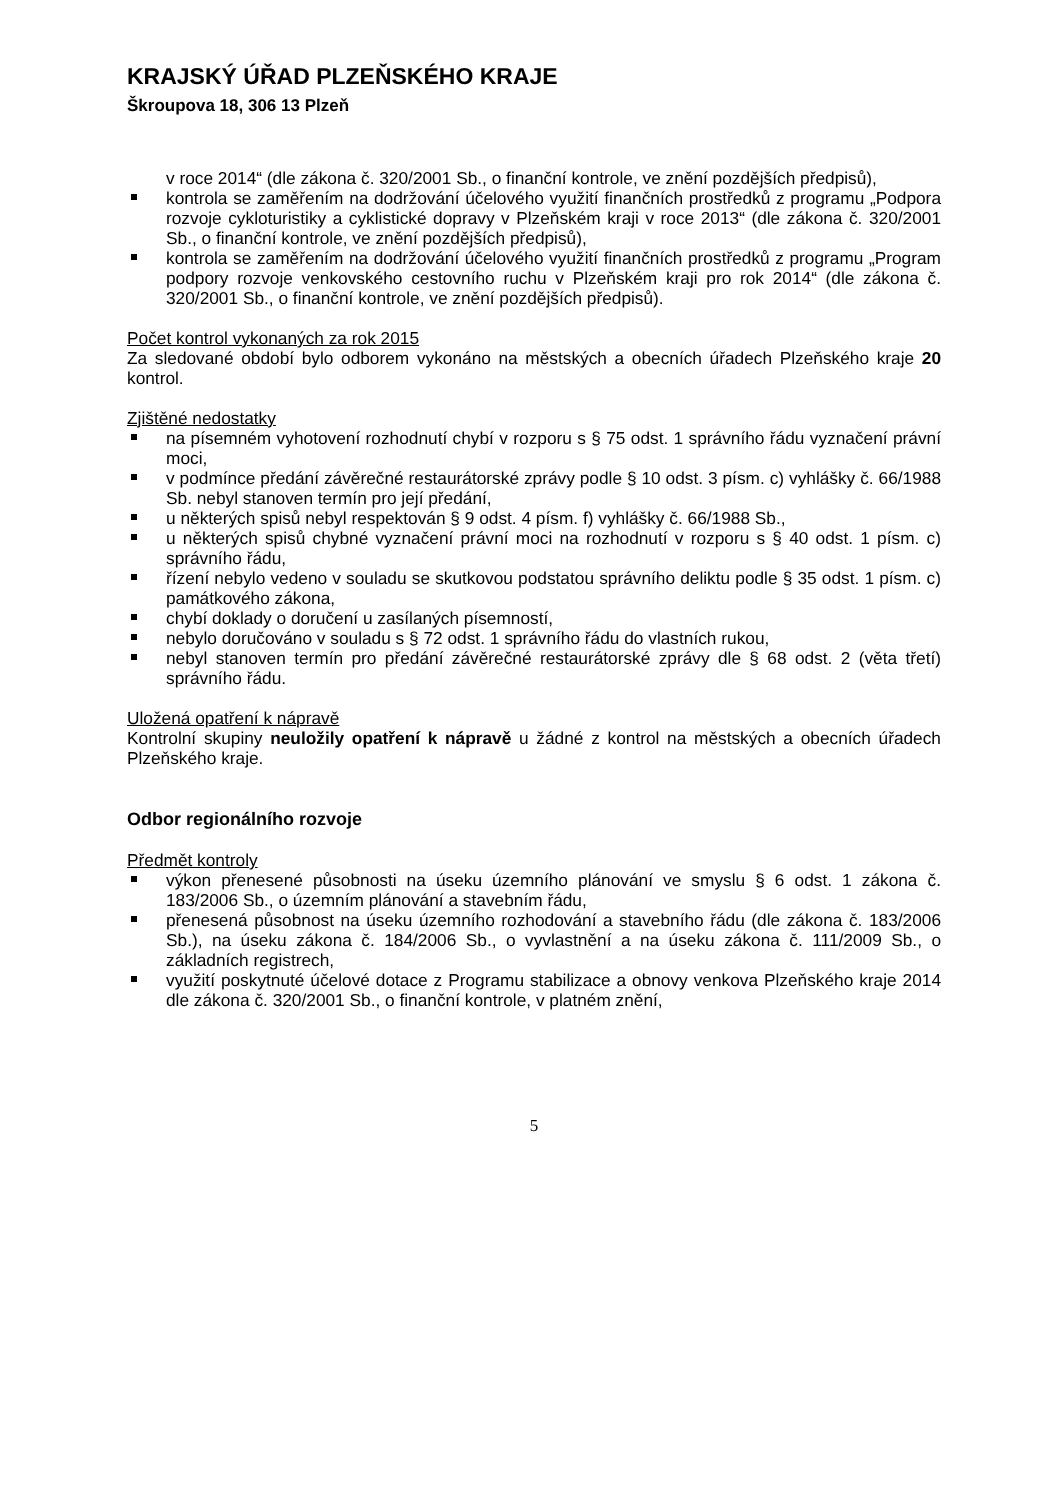KRAJSKÝ ÚŘAD PLZEŇSKÉHO KRAJE
Škroupova 18, 306 13 Plzeň
v roce 2014“ (dle zákona č. 320/2001 Sb., o finanční kontrole, ve znění pozdějších předpisů),
kontrola se zaměřením na dodržování účelového využití finančních prostředků z programu „Podpora rozvoje cykloturistiky a cyklistické dopravy v Plzeňském kraji v roce 2013“ (dle zákona č. 320/2001 Sb., o finanční kontrole, ve znění pozdějších předpisů),
kontrola se zaměřením na dodržování účelového využití finančních prostředků z programu „Program podpory rozvoje venkovského cestovního ruchu v Plzeňském kraji pro rok 2014“ (dle zákona č. 320/2001 Sb., o finanční kontrole, ve znění pozdějších předpisů).
Počet kontrol vykonaných za rok 2015
Za sledované období bylo odborem vykonáno na městských a obecních úřadech Plzeňského kraje 20 kontrol.
Zjištěné nedostatky
na písemném vyhotovení rozhodnutí chybí v rozporu s § 75 odst. 1 správního řádu vyznačení právní moci,
v podmínce předání závěrečné restaurátorské zprávy podle § 10 odst. 3 písm. c) vyhlášky č. 66/1988 Sb. nebyl stanoven termín pro její předání,
u některých spisů nebyl respektován § 9 odst. 4 písm. f) vyhlášky č. 66/1988 Sb.,
u některých spisů chybné vyznačení právní moci na rozhodnutí v rozporu s § 40 odst. 1 písm. c) správního řádu,
řízení nebylo vedeno v souladu se skutkovou podstatou správního deliktu podle § 35 odst. 1 písm. c) památkového zákona,
chybí doklady o doručení u zasílaných písemností,
nebylo doručováno v souladu s § 72 odst. 1 správního řádu do vlastních rukou,
nebyl stanoven termín pro předání závěrečné restaurátorské zprávy dle § 68 odst. 2 (věta třetí) správního řádu.
Uložená opatření k nápravě
Kontrolní skupiny neuložily opatření k nápravě u žádné z kontrol na městských a obecních úřadech Plzeňského kraje.
Odbor regionálního rozvoje
Předmět kontroly
výkon přenesené působnosti na úseku územního plánování ve smyslu § 6 odst. 1 zákona č. 183/2006 Sb., o územním plánování a stavebním řádu,
přenesená působnost na úseku územního rozhodování a stavebního řádu (dle zákona č. 183/2006 Sb.), na úseku zákona č. 184/2006 Sb., o vyvlastnění a na úseku zákona č. 111/2009 Sb., o základních registrech,
využití poskytnuté účelové dotace z Programu stabilizace a obnovy venkova Plzeňského kraje 2014 dle zákona č. 320/2001 Sb., o finanční kontrole, v platném znění,
5